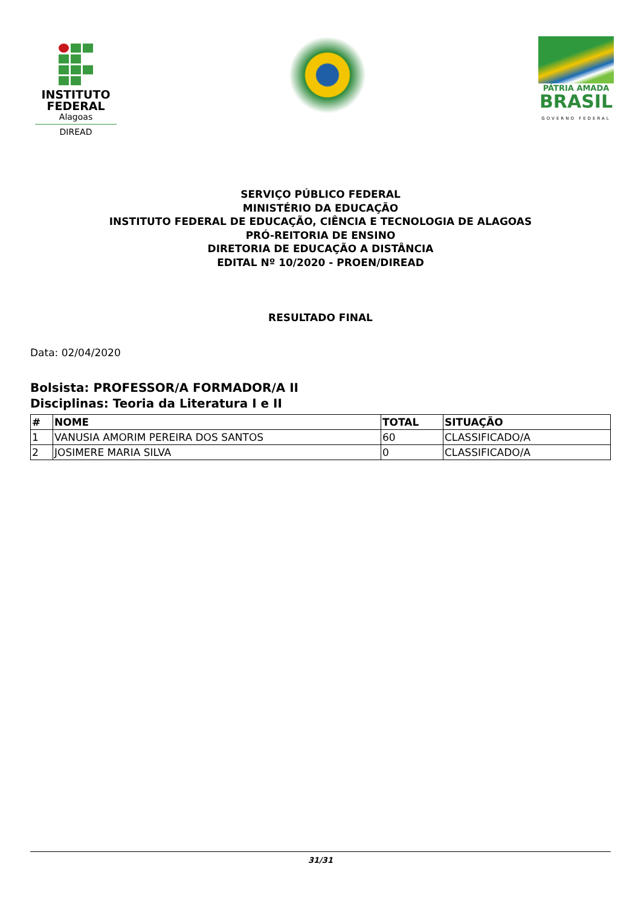INSTITUTO
FEDERAL
Alagoas
DIREAD
PÁTRIA AMADA
BRASIL
GOVERNO FEDERAL
SERVIÇO PÚBLICO FEDERAL
MINISTÉRIO DA EDUCAÇÃO
INSTITUTO FEDERAL DE EDUCAÇÃO, CIÊNCIA E TECNOLOGIA DE ALAGOAS
PRÓ-REITORIA DE ENSINO
DIRETORIA DE EDUCAÇÃO A DISTÂNCIA
EDITAL Nº 10/2020 - PROEN/DIREAD
RESULTADO FINAL
Data: 02/04/2020
Bolsista: PROFESSOR/A FORMADOR/A II
Disciplinas: Teoria da Literatura I e II
| # | NOME | TOTAL | SITUAÇÃO |
| --- | --- | --- | --- |
| 1 | VANUSIA AMORIM PEREIRA DOS SANTOS | 60 | CLASSIFICADO/A |
| 2 | JOSIMERE MARIA SILVA | 0 | CLASSIFICADO/A |
31/31